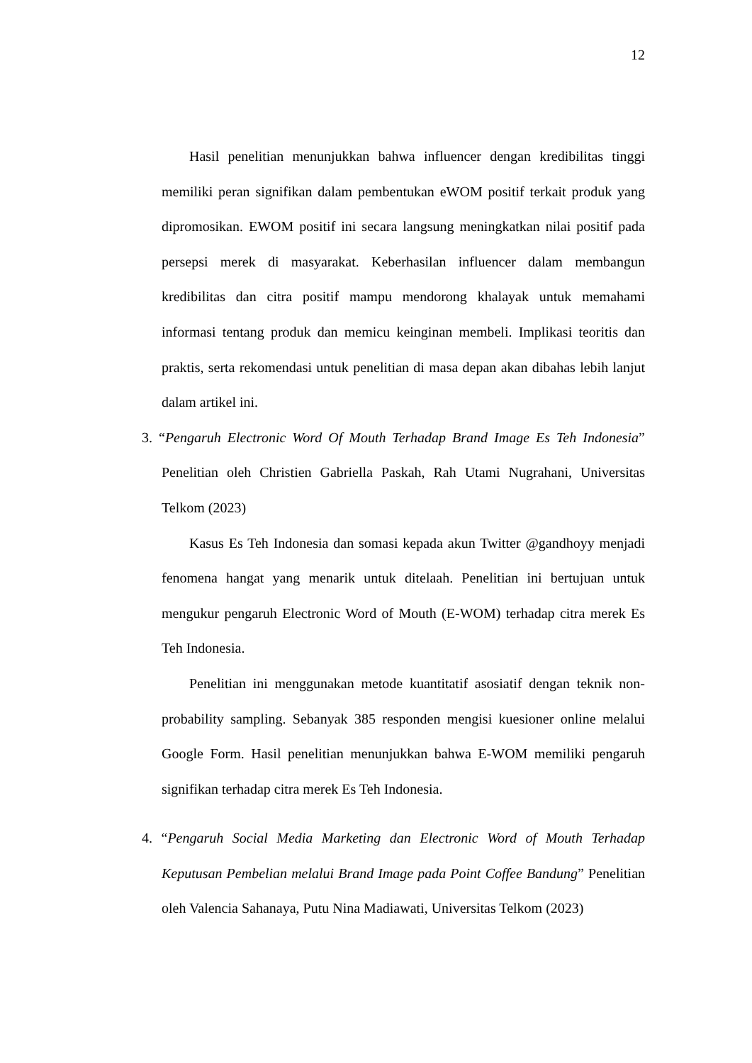12
Hasil penelitian menunjukkan bahwa influencer dengan kredibilitas tinggi memiliki peran signifikan dalam pembentukan eWOM positif terkait produk yang dipromosikan. EWOM positif ini secara langsung meningkatkan nilai positif pada persepsi merek di masyarakat. Keberhasilan influencer dalam membangun kredibilitas dan citra positif mampu mendorong khalayak untuk memahami informasi tentang produk dan memicu keinginan membeli. Implikasi teoritis dan praktis, serta rekomendasi untuk penelitian di masa depan akan dibahas lebih lanjut dalam artikel ini.
3. “Pengaruh Electronic Word Of Mouth Terhadap Brand Image Es Teh Indonesia” Penelitian oleh Christien Gabriella Paskah, Rah Utami Nugrahani, Universitas Telkom (2023)
Kasus Es Teh Indonesia dan somasi kepada akun Twitter @gandhoyy menjadi fenomena hangat yang menarik untuk ditelaah. Penelitian ini bertujuan untuk mengukur pengaruh Electronic Word of Mouth (E-WOM) terhadap citra merek Es Teh Indonesia.
Penelitian ini menggunakan metode kuantitatif asosiatif dengan teknik non-probability sampling. Sebanyak 385 responden mengisi kuesioner online melalui Google Form. Hasil penelitian menunjukkan bahwa E-WOM memiliki pengaruh signifikan terhadap citra merek Es Teh Indonesia.
4. “Pengaruh Social Media Marketing dan Electronic Word of Mouth Terhadap Keputusan Pembelian melalui Brand Image pada Point Coffee Bandung” Penelitian oleh Valencia Sahanaya, Putu Nina Madiawati, Universitas Telkom (2023)